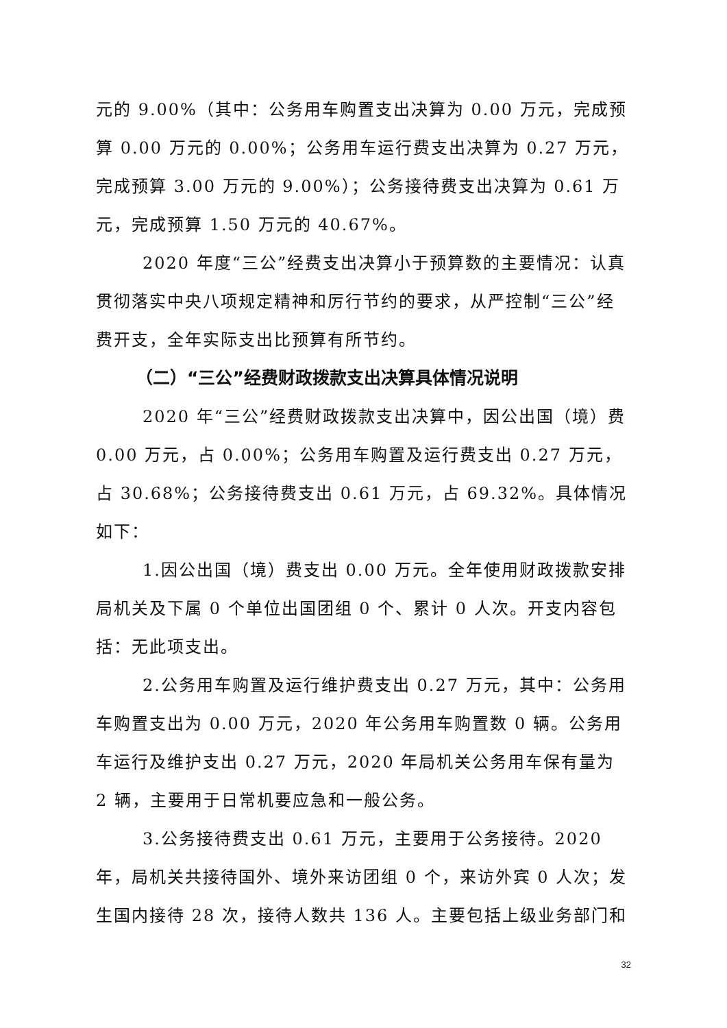元的 9.00%（其中：公务用车购置支出决算为 0.00 万元，完成预算 0.00 万元的 0.00%；公务用车运行费支出决算为 0.27 万元，完成预算 3.00 万元的 9.00%）；公务接待费支出决算为 0.61 万元，完成预算 1.50 万元的 40.67%。
2020 年度“三公”经费支出决算小于预算数的主要情况：认真贯彻落实中央八项规定精神和厉行节约的要求，从严控制“三公”经费开支，全年实际支出比预算有所节约。
（二）“三公”经费财政拨款支出决算具体情况说明
2020 年“三公”经费财政拨款支出决算中，因公出国（境）费 0.00 万元，占 0.00%；公务用车购置及运行费支出 0.27 万元，占 30.68%；公务接待费支出 0.61 万元，占 69.32%。具体情况如下：
1.因公出国（境）费支出 0.00 万元。全年使用财政拨款安排局机关及下属 0 个单位出国团组 0 个、累计 0 人次。开支内容包括：无此项支出。
2.公务用车购置及运行维护费支出 0.27 万元，其中：公务用车购置支出为 0.00 万元，2020 年公务用车购置数 0 辆。公务用车运行及维护支出 0.27 万元，2020 年局机关公务用车保有量为 2 辆，主要用于日常机要应急和一般公务。
3.公务接待费支出 0.61 万元，主要用于公务接待。2020 年，局机关共接待国外、境外来访团组 0 个，来访外宾 0 人次；发生国内接待 28 次，接待人数共 136 人。主要包括上级业务部门和
32